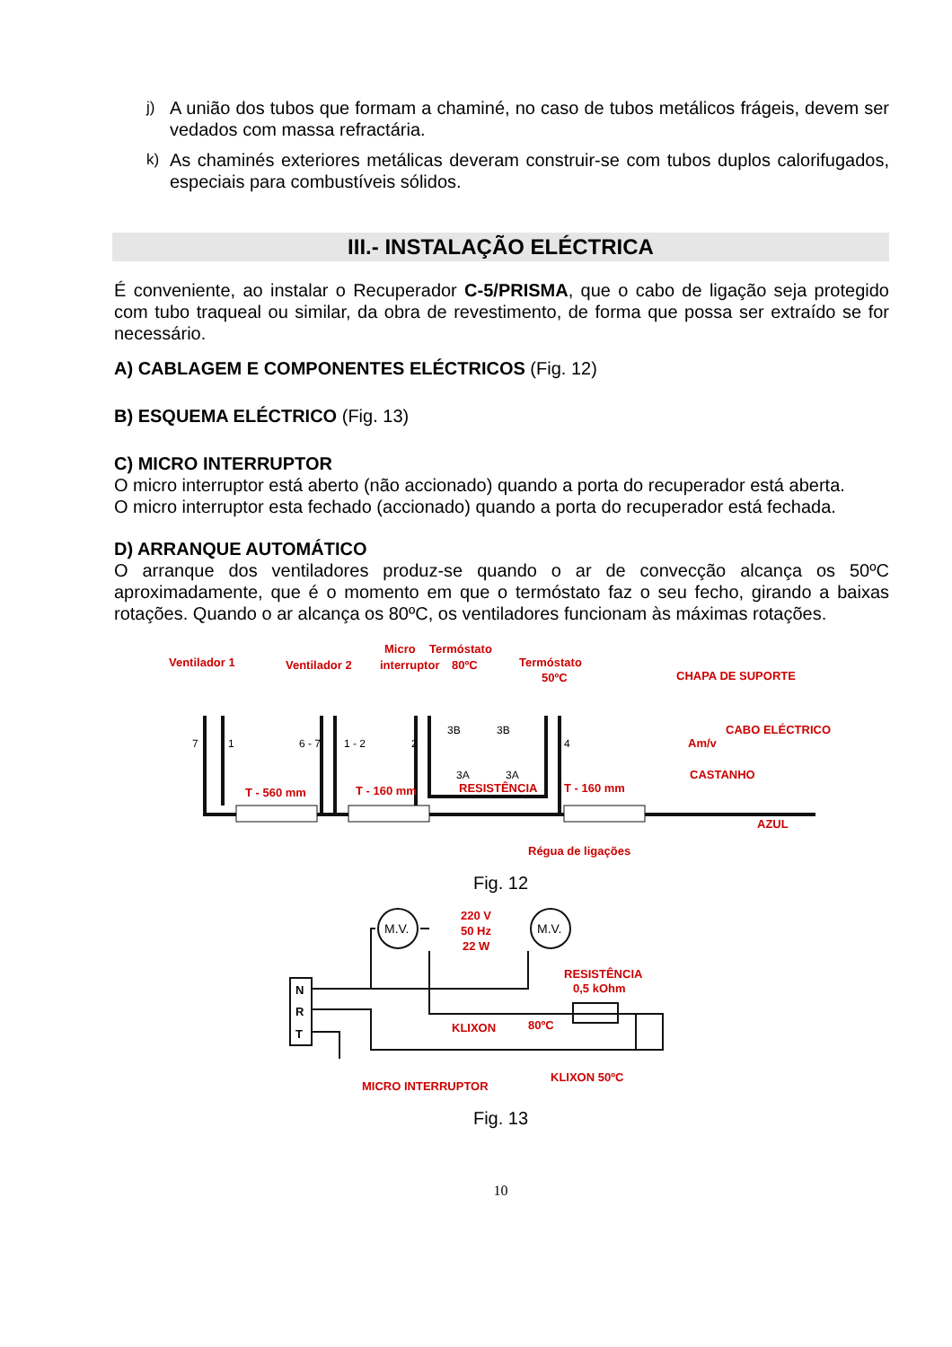j) A união dos tubos que formam a chaminé, no caso de tubos metálicos frágeis, devem ser vedados com massa refractária.
k) As chaminés exteriores metálicas deveram construir-se com tubos duplos calorifugados, especiais para combustíveis sólidos.
III.- INSTALAÇÃO ELÉCTRICA
É conveniente, ao instalar o Recuperador C-5/PRISMA, que o cabo de ligação seja protegido com tubo traqueal ou similar, da obra de revestimento, de forma que possa ser extraído se for necessário.
A) CABLAGEM E COMPONENTES ELÉCTRICOS (Fig. 12)
B) ESQUEMA ELÉCTRICO (Fig. 13)
C) MICRO INTERRUPTOR
O micro interruptor está aberto (não accionado) quando a porta do recuperador está aberta.
O micro interruptor esta fechado (accionado) quando a porta do recuperador está fechada.
D) ARRANQUE AUTOMÁTICO
O arranque dos ventiladores produz-se quando o ar de convecção alcança os 50ºC aproximadamente, que é o momento em que o termóstato faz o seu fecho, girando a baixas rotações. Quando o ar alcança os 80ºC, os ventiladores funcionam às máximas rotações.
Ventilador 1
Ventilador 2
Micro
interruptor
Termóstato
80ºC
Termóstato
50ºC
CHAPA DE SUPORTE
CABO ELÉCTRICO
Am/v
CASTANHO
AZUL
7
1
6 - 7
1 - 2
2
3B
3B
4
3A
3A
T - 560 mm
T - 160 mm
RESISTÊNCIA
T - 160 mm
Régua de ligações
Fig. 12
M.V.
M.V.
N
R
T
220 V
50 Hz
22 W
RESISTÊNCIA
0,5 kOhm
KLIXON
80ºC
KLIXON 50ºC
MICRO INTERRUPTOR
Fig. 13
10